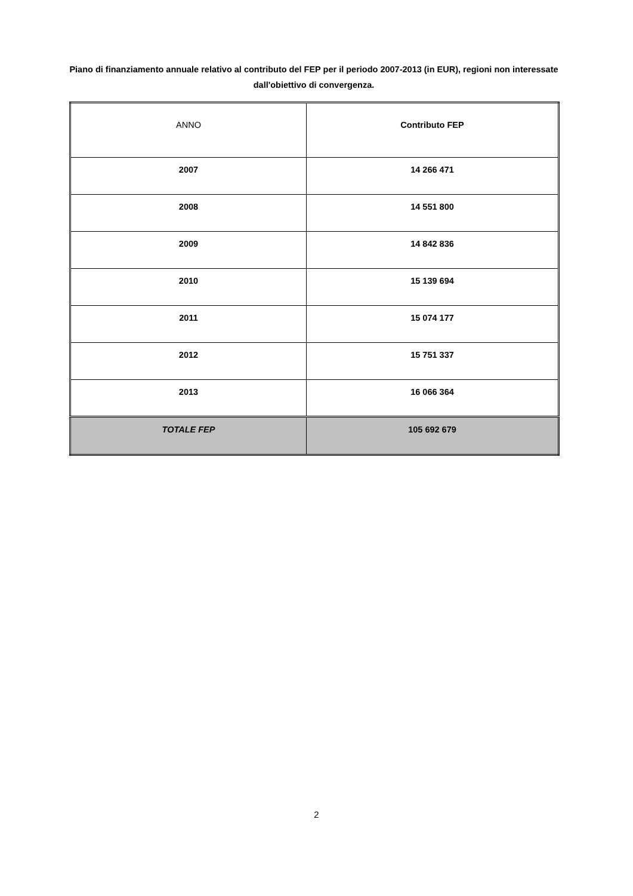Piano di finanziamento annuale relativo al contributo del FEP per il periodo 2007-2013 (in EUR), regioni non interessate dall'obiettivo di convergenza.
| ANNO | Contributo FEP |
| 2007 | 14 266 471 |
| 2008 | 14 551 800 |
| 2009 | 14 842 836 |
| 2010 | 15 139 694 |
| 2011 | 15 074 177 |
| 2012 | 15 751 337 |
| 2013 | 16 066 364 |
| TOTALE FEP | 105 692 679 |
2